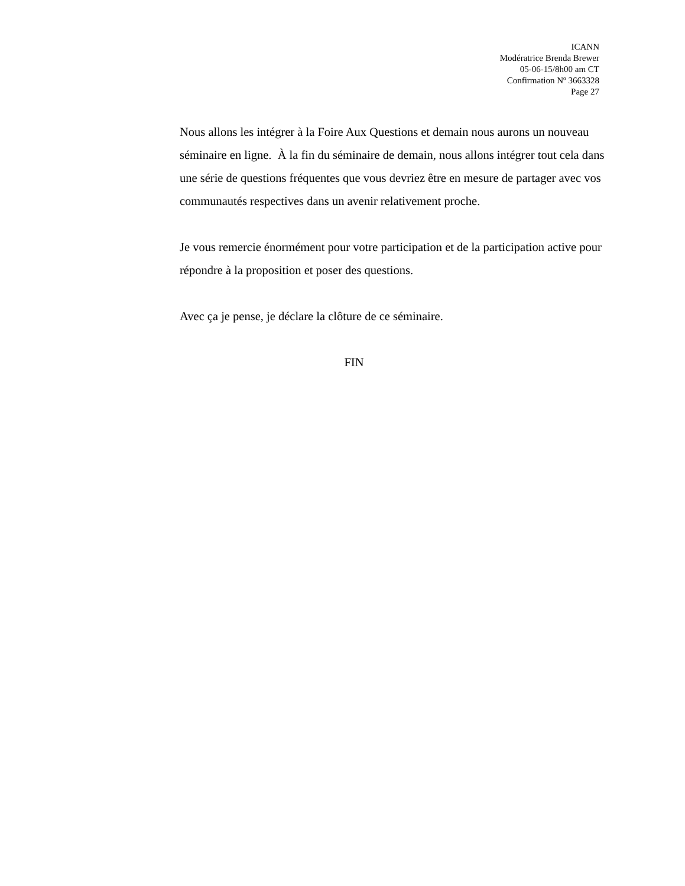ICANN
Modératrice Brenda Brewer
05-06-15/8h00 am CT
Confirmation Nº 3663328
Page 27
Nous allons les intégrer à la Foire Aux Questions et demain nous aurons un nouveau séminaire en ligne. À la fin du séminaire de demain, nous allons intégrer tout cela dans une série de questions fréquentes que vous devriez être en mesure de partager avec vos communautés respectives dans un avenir relativement proche.
Je vous remercie énormément pour votre participation et de la participation active pour répondre à la proposition et poser des questions.
Avec ça je pense, je déclare la clôture de ce séminaire.
FIN